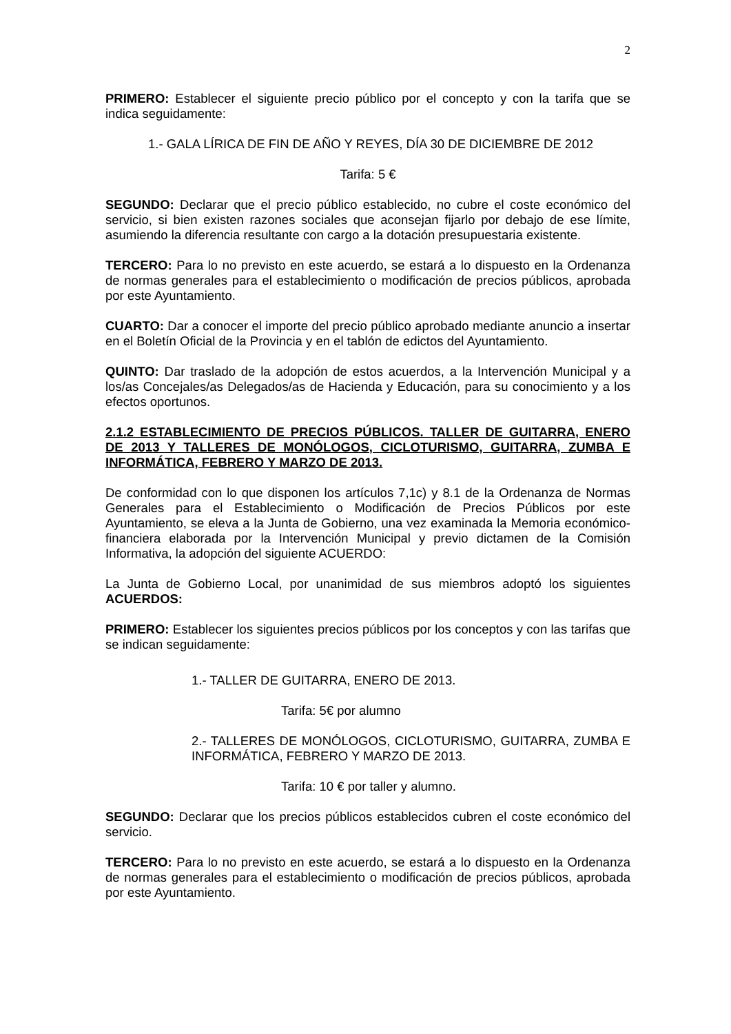2
PRIMERO: Establecer el siguiente precio público por el concepto y con la tarifa que se indica seguidamente:
1.- GALA LÍRICA DE FIN DE AÑO Y REYES, DÍA 30 DE DICIEMBRE DE 2012
Tarifa: 5 €
SEGUNDO: Declarar que el precio público establecido, no cubre el coste económico del servicio, si bien existen razones sociales que aconsejan fijarlo por debajo de ese límite, asumiendo la diferencia resultante con cargo a la dotación presupuestaria existente.
TERCERO: Para lo no previsto en este acuerdo, se estará a lo dispuesto en la Ordenanza de normas generales para el establecimiento o modificación de precios públicos, aprobada por este Ayuntamiento.
CUARTO: Dar a conocer el importe del precio público aprobado mediante anuncio a insertar en el Boletín Oficial de la Provincia y en el tablón de edictos del Ayuntamiento.
QUINTO: Dar traslado de la adopción de estos acuerdos, a la Intervención Municipal y a los/as Concejales/as Delegados/as de Hacienda y Educación, para su conocimiento y a los efectos oportunos.
2.1.2 ESTABLECIMIENTO DE PRECIOS PÚBLICOS. TALLER DE GUITARRA, ENERO DE 2013 Y TALLERES DE MONÓLOGOS, CICLOTURISMO, GUITARRA, ZUMBA E INFORMÁTICA, FEBRERO Y MARZO DE 2013.
De conformidad con lo que disponen los artículos 7,1c) y 8.1 de la Ordenanza de Normas Generales para el Establecimiento o Modificación de Precios Públicos por este Ayuntamiento, se eleva a la Junta de Gobierno, una vez examinada la Memoria económico-financiera elaborada por la Intervención Municipal y previo dictamen de la Comisión Informativa, la adopción del siguiente ACUERDO:
La Junta de Gobierno Local, por unanimidad de sus miembros adoptó los siguientes ACUERDOS:
PRIMERO: Establecer los siguientes precios públicos por los conceptos y con las tarifas que se indican seguidamente:
1.- TALLER DE GUITARRA, ENERO DE 2013.
Tarifa: 5€ por alumno
2.- TALLERES DE MONÓLOGOS, CICLOTURISMO, GUITARRA, ZUMBA E INFORMÁTICA, FEBRERO Y MARZO DE 2013.
Tarifa: 10 € por taller y alumno.
SEGUNDO: Declarar que los precios públicos establecidos cubren el coste económico del servicio.
TERCERO: Para lo no previsto en este acuerdo, se estará a lo dispuesto en la Ordenanza de normas generales para el establecimiento o modificación de precios públicos, aprobada por este Ayuntamiento.